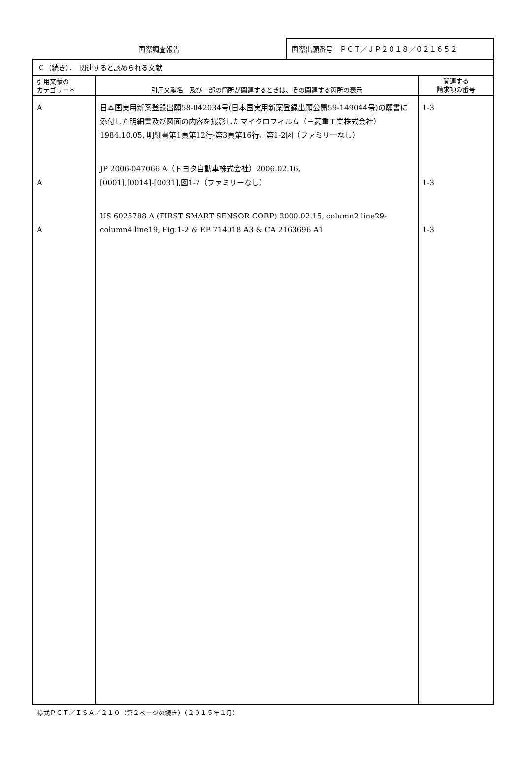国際調査報告 国際出願番号　ＰＣＴ／ＪＰ２０１８／０２１６５２
| Ｃ（続き）． 関連すると認められる文献 | | |
| 引用文献の カテゴリー＊ | 引用文献名 及び一部の箇所が関連するときは、その関連する箇所の表示 | 関連する 請求項の番号 |
| A A A | 日本国実用新案登録出願58-042034号(日本国実用新案登録出願公開59-149044号)の願書に添付した明細書及び図面の内容を撮影したマイクロフィルム（三菱重工業株式会社）1984.10.05, 明細書第1頁第12行-第3頁第16行、第1-2図（ファミリーなし） JP 2006-047066 A（トヨタ自動車株式会社）2006.02.16, [0001],[0014]-[0031],図1-7（ファミリーなし） US 6025788 A (FIRST SMART SENSOR CORP) 2000.02.15, column2 line29-column4 line19, Fig.1-2 & EP 714018 A3 & CA 2163696 A1 | 1-3 1-3 1-3 |
様式ＰＣＴ／ＩＳＡ／２１０（第２ページの続き）（２０１５年１月）